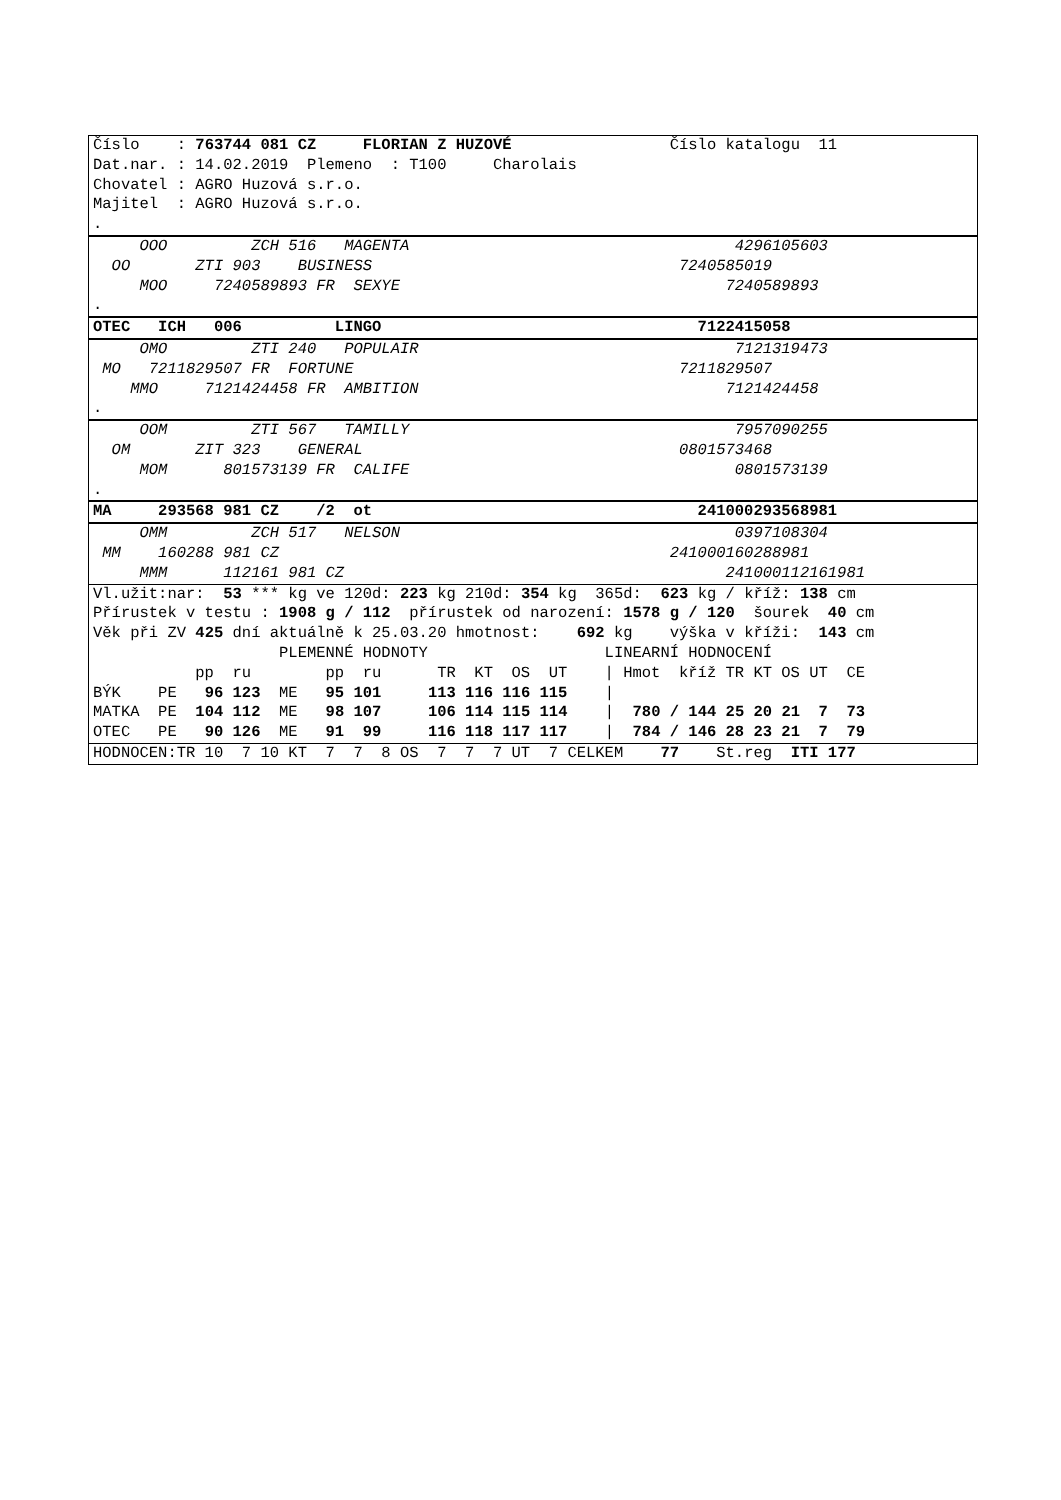Číslo : 763744 081 CZ FLORIAN Z HUZOVÉ Číslo katalogu 11
Dat.nar. : 14.02.2019 Plemeno : T100 Charolais
Chovatel : AGRO Huzová s.r.o.
Majitel : AGRO Huzová s.r.o.
.
OOO ZCH 516 MAGENTA 4296105603
OO ZTI 903 BUSINESS 7240585019
MOO 7240589893 FR SEXYE 7240589893
.
OTEC ICH 006 LINGO 7122415058
OMO ZTI 240 POPULAIR 7121319473
MO 7211829507 FR FORTUNE 7211829507
MMO 7121424458 FR AMBITION 7121424458
.
OOM ZTI 567 TAMILLY 7957090255
OM ZIT 323 GENERAL 0801573468
MOM 801573139 FR CALIFE 0801573139
.
MA 293568 981 CZ /2 ot 241000293568981
OMM ZCH 517 NELSON 0397108304
MM 160288 981 CZ 241000160288981
MMM 112161 981 CZ 241000112161981
Vl.užit:nar: 53 *** kg ve 120d: 223 kg 210d: 354 kg 365d: 623 kg / kříž: 138 cm
Přírustek v testu : 1908 g / 112 přírustek od narození: 1578 g / 120 šourek 40 cm
Věk při ZV 425 dní aktuálně k 25.03.20 hmotnost: 692 kg výška v kříži: 143 cm
PLEMENNÉ HODNOTY LINEARNÍ HODNOCENÍ
pp ru pp ru TR KT OS UT | Hmot kříž TR KT OS UT CE
BÝK PE 96 123 ME 95 101 113 116 116 115 |
MATKA PE 104 112 ME 98 107 106 114 115 114 | 780 / 144 25 20 21 7 73
OTEC PE 90 126 ME 91 99 116 118 117 117 | 784 / 146 28 23 21 7 79
HODNOCEN:TR 10 7 10 KT 7 7 8 OS 7 7 7 UT 7 CELKEM 77 St.reg ITI 177